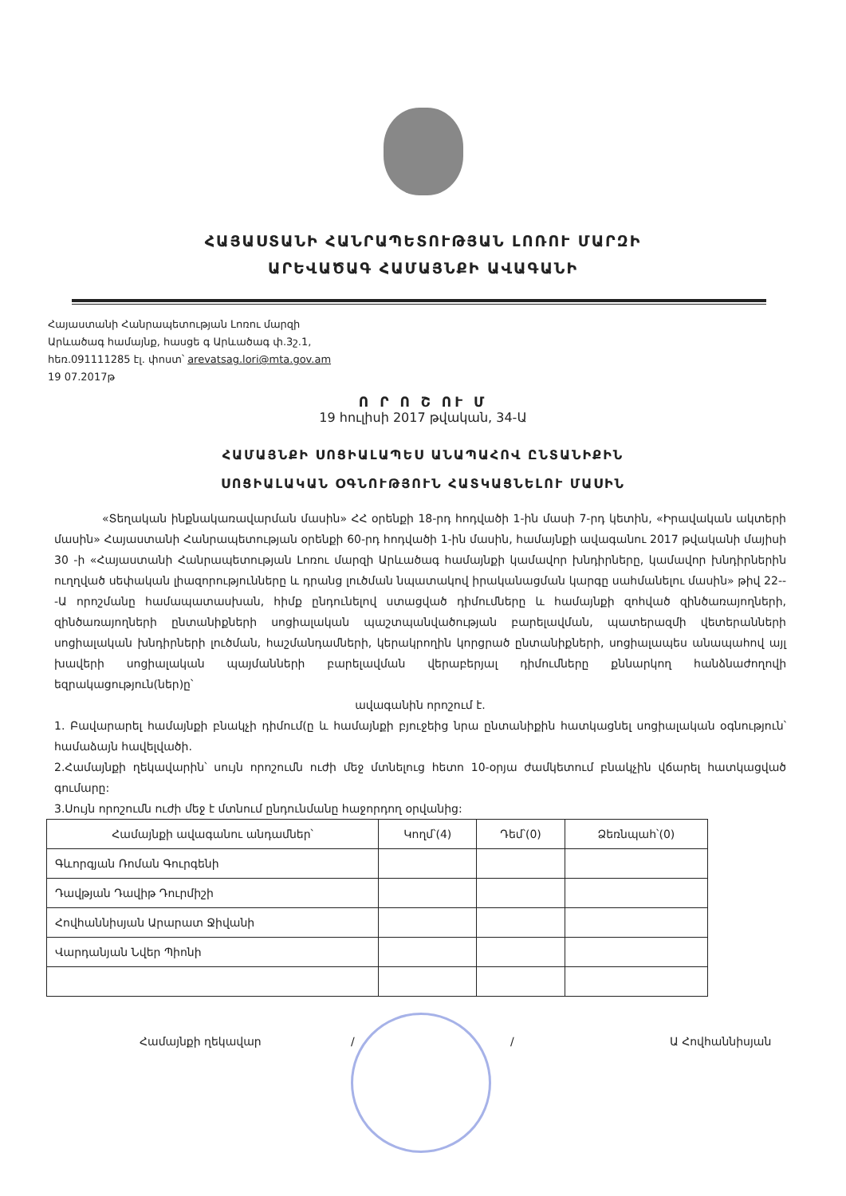ՀԱՅԱՍՏԱՆԻ ՀԱՆՐԱՊԵՏՈՒԹՅԱՆ ԼՈՌՈՒ ՄԱՐԶԻ
ԱՐԵՎԱԾԱԳ ՀԱՄԱՅՆՔԻ ԱՎԱԳԱՆԻ
Հայաստանի Հանրապետության Լոռու մարզի
Արևածագ համայնք, հասցե գ Արևածագ փ.3շ.1,
հեռ.091111285 էլ. փոստ՝ arevatsag.lori@mta.gov.am
19 07.2017թ
Ո Ր Ո Շ ՈՒ Մ
19 հուլիսի 2017 թվական, 34-Ա
ՀԱՄԱՅՆՔԻ ՍՈՑԻԱԼԱՊԵՍ ԱՆԱՊԱՀՈՎ ԸՆՏԱՆԻՔԻՆ
ՍՈՑԻԱԼԱԿԱՆ ՕԳՆՈՒԹՅՈՒՆ ՀԱՏԿԱՑՆԵԼՈՒ ՄԱՍԻՆ
«Տեղական ինքնակառավարման մասին» ՀՀ օրենքի 18-րդ հոդվածի 1-ին մասի 7-րդ կետին, «Իրավական ակտերի մասին» Հայաստանի Հանրապետության օրենքի 60-րդ հոդվածի 1-ին մասին, համայնքի ավագանու 2017 թվականի մայիսի 30 -ի «Հայաստանի Հանրապետության Լոռու մարզի Արևածագ համայնքի կամավոր խնդիրները, կամավոր խնդիրներին ուղղված սեփական լիազորությունները և դրանց լուծման նպատակով իրականացման կարգը սահմանելու մասին» թիվ 22---Ա որոշմանը համապատասխան, հիմք ընդունելով ստացված դիմումները և համայնքի զոհված զինծառայողների, զինծառայողների ընտանիքների սոցիալական պաշտպանվածության բարելավման, պատերազմի վետերանների սոցիալական խնդիրների լուծման, հաշմանդամների, կերակրողին կորցրած ընտանիքների, սոցիալապես անապահով այլ խավերի սոցիալական պայմանների բարելավման վերաբերյալ դիմումները քննարկող հանձնաժողովի եզրակացություն(ներ)ը՝
ավագանին որոշում է.
1. Բավարարել համայնքի բնակչի դիմում(ը և համայնքի բյուջեից նրա ընտանիքին հատկացնել սոցիալական օգնություն՝ համաձայն հավելվածի.
2.Համայնքի ղեկավարին՝ սույն որոշումն ուժի մեջ մտնելուց հետո 10-օրյա ժամկետում բնակչին վճարել հատկացված գումարը:
3.Սույն որոշումն ուժի մեջ է մտնում ընդունմանը հաջորդող օրվանից:
| Համայնքի ավագանու անդամներ՝ | Կողմ՝(4) | Դեմ՝(0) | Ձեռնպահ՝(0) |
| --- | --- | --- | --- |
| Գևորգյան Ռոման Գուրգենի | | | |
| Դավթյան Դավիթ Դուրմիշի | | | |
| Հովհաննիսյան Արարատ Ջիվանի | | | |
| Վարդանյան Նվեր Պիոնի | | | |
Համայնքի ղեկավար / / Ա Հովհաննիսյան